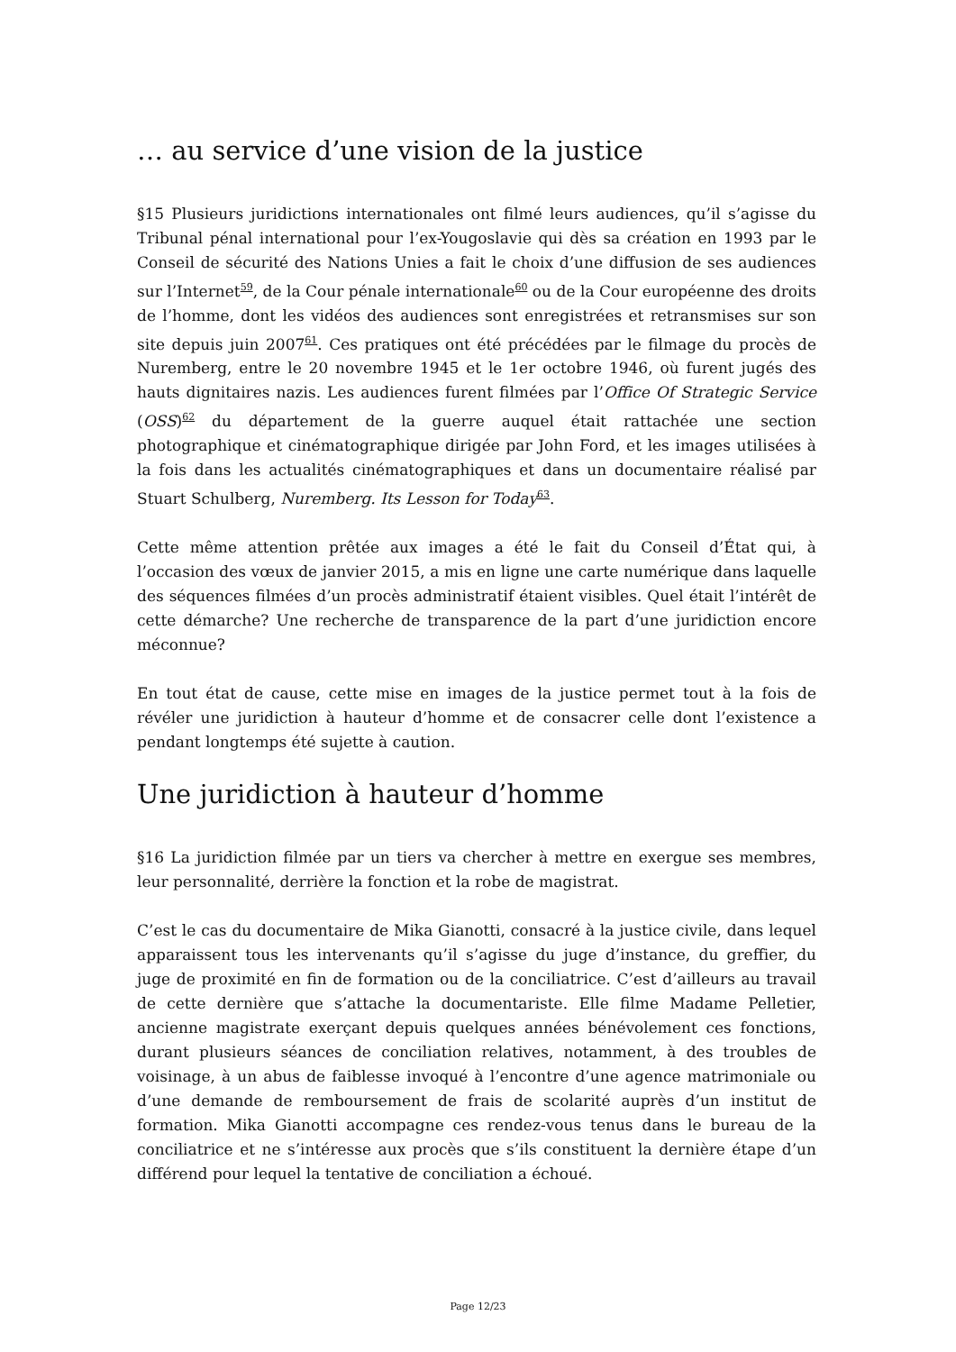… au service d’une vision de la justice
§15 Plusieurs juridictions internationales ont filmé leurs audiences, qu’il s’agisse du Tribunal pénal international pour l’ex-Yougoslavie qui dès sa création en 1993 par le Conseil de sécurité des Nations Unies a fait le choix d’une diffusion de ses audiences sur l’Internet<sup>59</sup>, de la Cour pénale internationale<sup>60</sup> ou de la Cour européenne des droits de l’homme, dont les vidéos des audiences sont enregistrées et retransmises sur son site depuis juin 2007<sup>61</sup>. Ces pratiques ont été précédées par le filmage du procès de Nuremberg, entre le 20 novembre 1945 et le 1er octobre 1946, où furent jugés des hauts dignitaires nazis. Les audiences furent filmées par l’Office Of Strategic Service (OSS)<sup>62</sup> du département de la guerre auquel était rattachée une section photographique et cinématographique dirigée par John Ford, et les images utilisées à la fois dans les actualités cinématographiques et dans un documentaire réalisé par Stuart Schulberg, Nuremberg. Its Lesson for Today<sup>63</sup>.
Cette même attention prêtée aux images a été le fait du Conseil d’État qui, à l’occasion des vœux de janvier 2015, a mis en ligne une carte numérique dans laquelle des séquences filmées d’un procès administratif étaient visibles. Quel était l’intérêt de cette démarche? Une recherche de transparence de la part d’une juridiction encore méconnue?
En tout état de cause, cette mise en images de la justice permet tout à la fois de révéler une juridiction à hauteur d’homme et de consacrer celle dont l’existence a pendant longtemps été sujette à caution.
Une juridiction à hauteur d’homme
§16 La juridiction filmée par un tiers va chercher à mettre en exergue ses membres, leur personnalité, derrière la fonction et la robe de magistrat.
C’est le cas du documentaire de Mika Gianotti, consacré à la justice civile, dans lequel apparaissent tous les intervenants qu’il s’agisse du juge d’instance, du greffier, du juge de proximité en fin de formation ou de la conciliatrice. C’est d’ailleurs au travail de cette dernière que s’attache la documentariste. Elle filme Madame Pelletier, ancienne magistrate exerçant depuis quelques années bénévolement ces fonctions, durant plusieurs séances de conciliation relatives, notamment, à des troubles de voisinage, à un abus de faiblesse invoqué à l’encontre d’une agence matrimoniale ou d’une demande de remboursement de frais de scolarité auprès d’un institut de formation. Mika Gianotti accompagne ces rendez-vous tenus dans le bureau de la conciliatrice et ne s’intéresse aux procès que s’ils constituent la dernière étape d’un différend pour lequel la tentative de conciliation a échoué.
Page 12/23